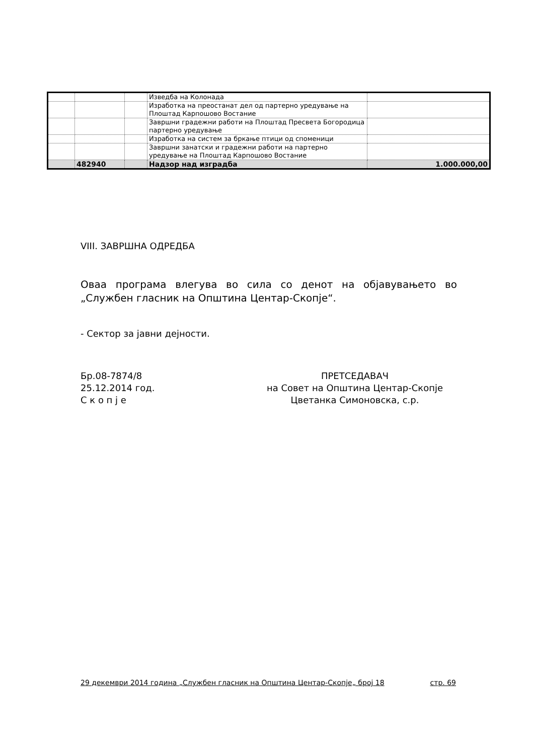| | | | Изведба на Колонада | |
| | | | Изработка на преостанат дел од партерно уредување на Плоштад Карпошово Востание | |
| | | | Завршни градежни работи на Плоштад Пресвета Богородица партерно уредување | |
| | | | Изработка на систем за бркање птици од споменици | |
| | | | Завршни занатски и градежни работи на партерно уредување на Плоштад Карпошово Востание | |
| | 482940 | | Надзор над изградба | 1.000.000,00 |
VIII. ЗАВРШНА ОДРЕДБА
Оваа програма влегува во сила со денот на објавувањето во „Службен гласник на Општина Центар-Скопје“.
- Сектор за јавни дејности.
Бр.08-7874/8
25.12.2014 год.
С к о п ј е
ПРЕТСЕДАВАЧ
на Совет на Општина Центар-Скопје
Цветанка Симоновска, с.р.
29 декември 2014 година „Службен гласник на Општина Центар-Скопје„ број 18 стр. 69